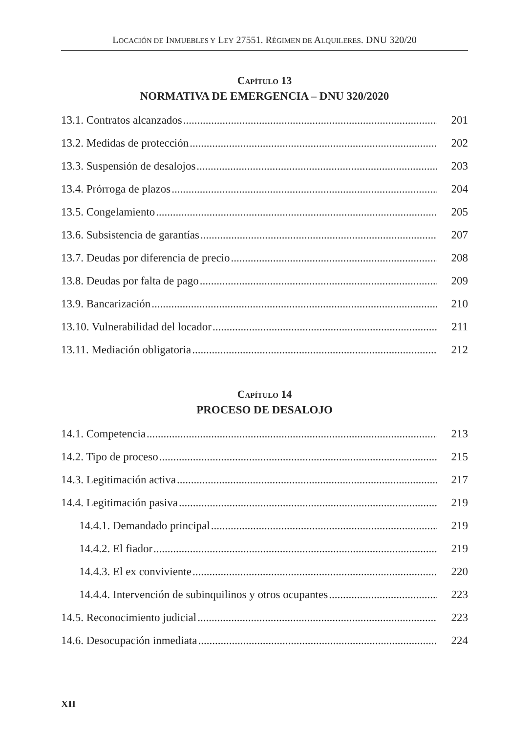LOCACIÓN DE INMUEBLES Y LEY 27551. RÉGIMEN DE ALQUILERES. DNU 320/20
CAPÍTULO 13
NORMATIVA DE EMERGENCIA – DNU 320/2020
13.1. Contratos alcanzados 201
13.2. Medidas de protección 202
13.3. Suspensión de desalojos 203
13.4. Prórroga de plazos 204
13.5. Congelamiento 205
13.6. Subsistencia de garantías 207
13.7. Deudas por diferencia de precio 208
13.8. Deudas por falta de pago 209
13.9. Bancarización 210
13.10. Vulnerabilidad del locador 211
13.11. Mediación obligatoria 212
CAPÍTULO 14
PROCESO DE DESALOJO
14.1. Competencia 213
14.2. Tipo de proceso 215
14.3. Legitimación activa 217
14.4. Legitimación pasiva 219
14.4.1. Demandado principal 219
14.4.2. El fiador 219
14.4.3. El ex conviviente 220
14.4.4. Intervención de subinquilinos y otros ocupantes 223
14.5. Reconocimiento judicial 223
14.6. Desocupación inmediata 224
XII